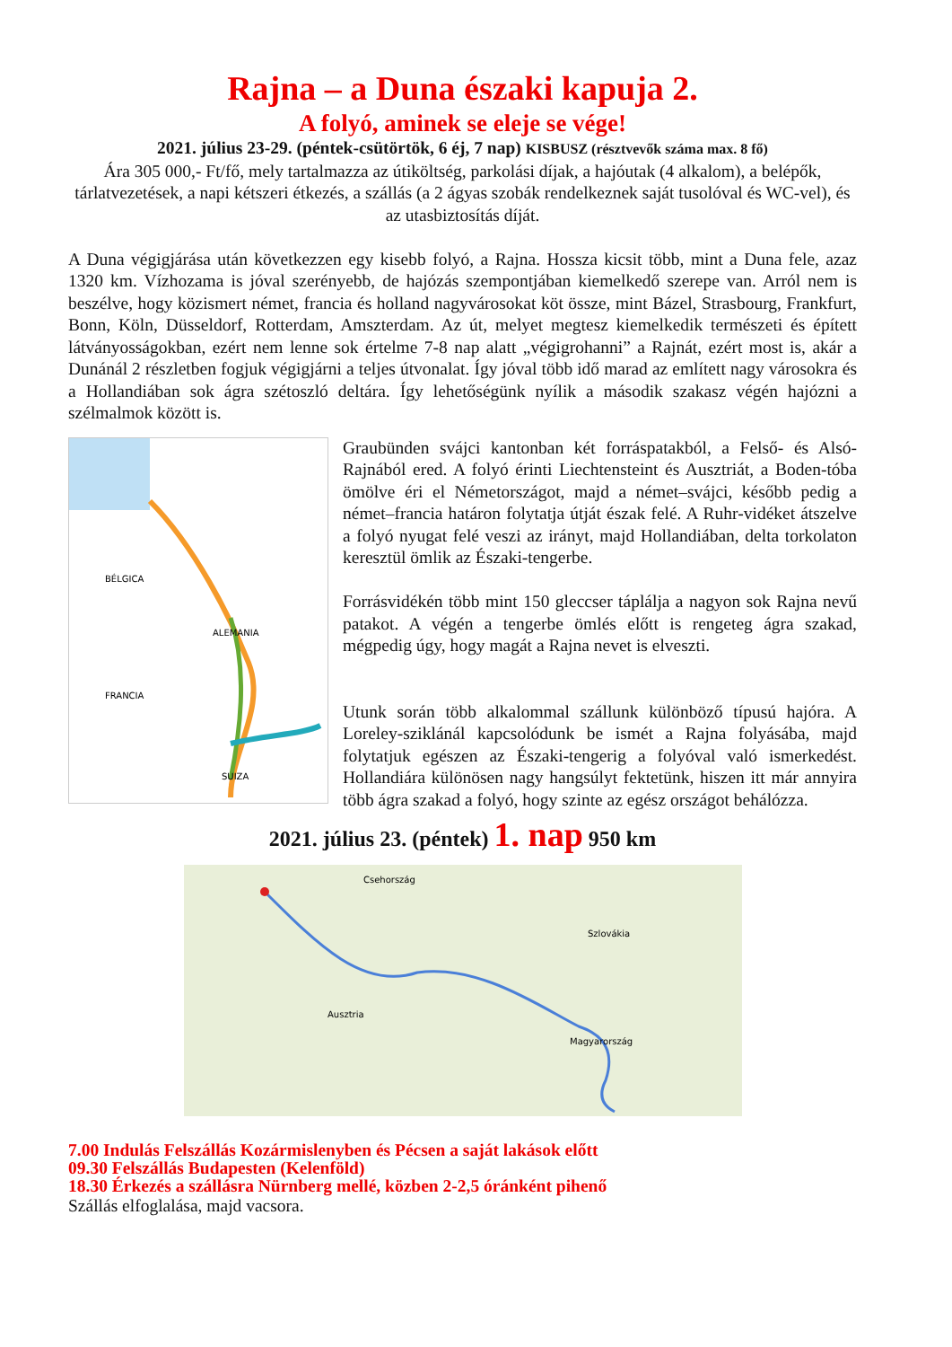Rajna – a Duna északi kapuja 2.
A folyó, aminek se eleje se vége!
2021. július 23-29. (péntek-csütörtök, 6 éj, 7 nap) KISBUSZ (résztvevők száma max. 8 fő)
Ára 305 000,- Ft/fő, mely tartalmazza az útiköltség, parkolási díjak, a hajóutak (4 alkalom), a belépők, tárlatvezetések, a napi kétszeri étkezés, a szállás (a 2 ágyas szobák rendelkeznek saját tusolóval és WC-vel), és az utasbiztosítás díját.
A Duna végigjárása után következzen egy kisebb folyó, a Rajna. Hossza kicsit több, mint a Duna fele, azaz 1320 km. Vízhozama is jóval szerényebb, de hajózás szempontjában kiemelkedő szerepe van. Arról nem is beszélve, hogy közismert német, francia és holland nagyvárosokat köt össze, mint Bázel, Strasbourg, Frankfurt, Bonn, Köln, Düsseldorf, Rotterdam, Amszterdam. Az út, melyet megtesz kiemelkedik természeti és épített látványosságokban, ezért nem lenne sok értelme 7-8 nap alatt „végigrohanni” a Rajnát, ezért most is, akár a Dunánál 2 részletben fogjuk végigjárni a teljes útvonalat. Így jóval több idő marad az említett nagy városokra és a Hollandiában sok ágra szétoszló deltára. Így lehetőségünk nyílik a második szakasz végén hajózni a szélmalmok között is.
BÉLGICA
ALEMANIA
FRANCIA
SUIZA
Graubünden svájci kantonban két forráspatakból, a Felső- és Alsó-Rajnából ered. A folyó érinti Liechtensteint és Ausztriát, a Boden-tóba ömölve éri el Németországot, majd a német–svájci, később pedig a német–francia határon folytatja útját észak felé. A Ruhr-vidéket átszelve a folyó nyugat felé veszi az irányt, majd Hollandiában, delta torkolaton keresztül ömlik az Északi-tengerbe.
Forrásvidékén több mint 150 gleccser táplálja a nagyon sok Rajna nevű patakot. A végén a tengerbe ömlés előtt is rengeteg ágra szakad, mégpedig úgy, hogy magát a Rajna nevet is elveszti.
Utunk során több alkalommal szállunk különböző típusú hajóra. A Loreley-sziklánál kapcsolódunk be ismét a Rajna folyásába, majd folytatjuk egészen az Északi-tengerig a folyóval való ismerkedést. Hollandiára különösen nagy hangsúlyt fektetünk, hiszen itt már annyira több ágra szakad a folyó, hogy szinte az egész országot behálózza.
2021. július 23. (péntek) 1. nap 950 km
Csehország
Szlovákia
Ausztria
Magyarország
7.00 Indulás Felszállás Kozármislenyben és Pécsen a saját lakások előtt
09.30 Felszállás Budapesten (Kelenföld)
18.30 Érkezés a szállásra Nürnberg mellé, közben 2-2,5 óránként pihenő
Szállás elfoglalása, majd vacsora.